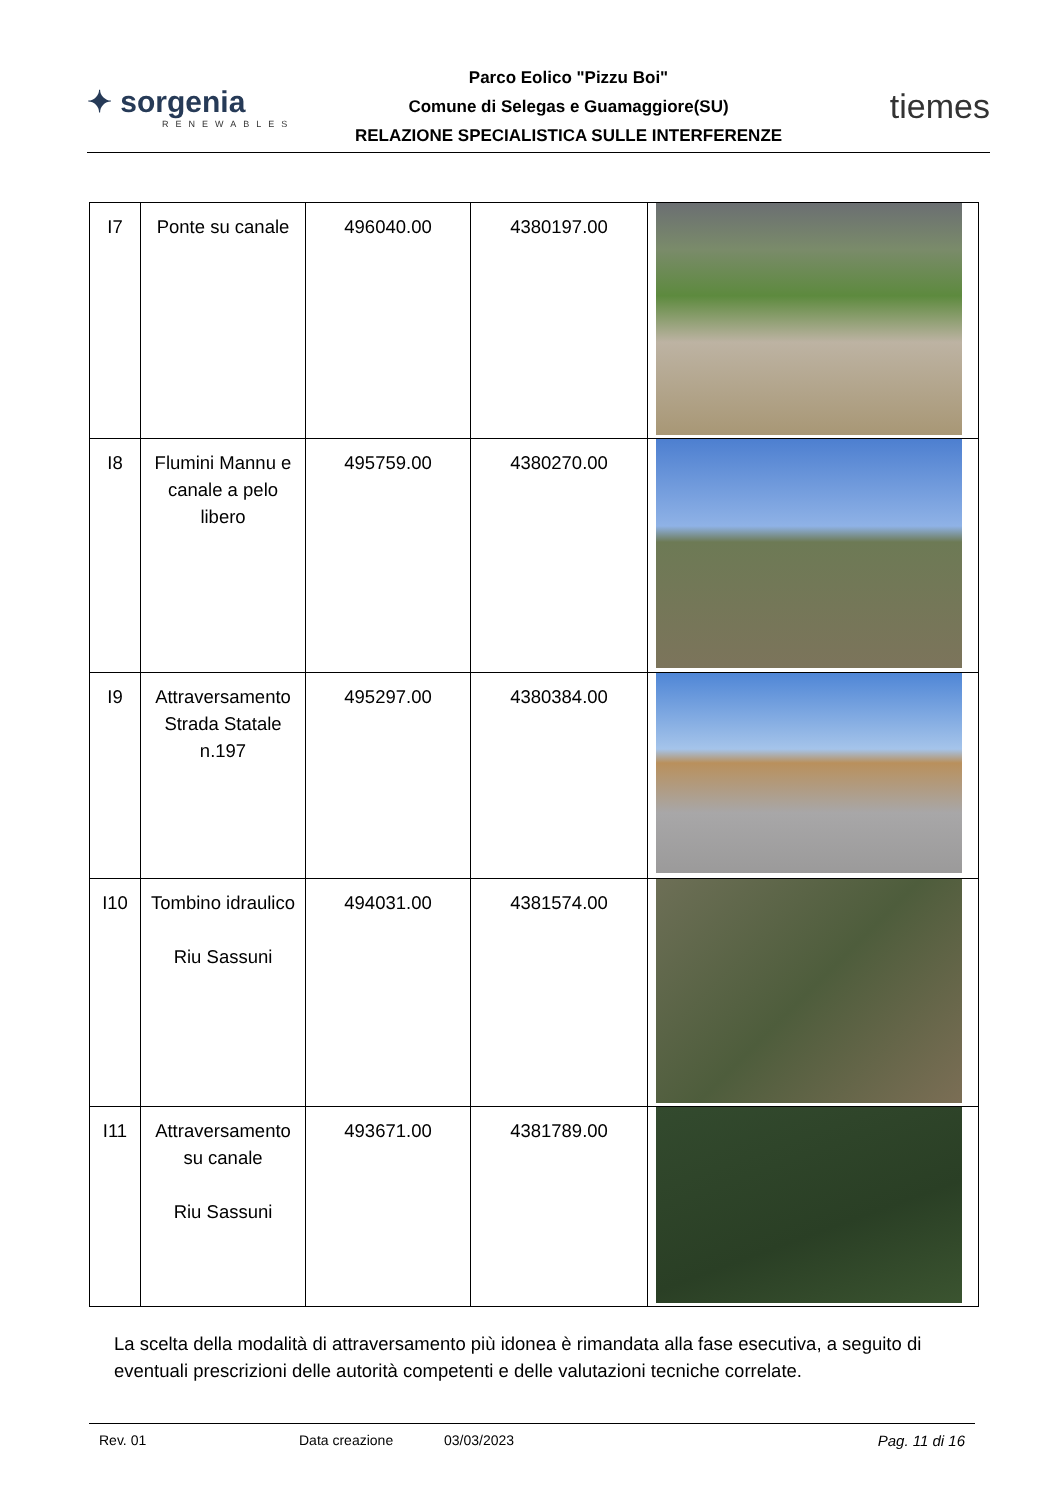✦ sorgenia
RENEWABLES
Parco Eolico "Pizzu Boi"
Comune di Selegas e Guamaggiore(SU)
RELAZIONE SPECIALISTICA SULLE INTERFERENZE
tiemes
| I7 | Ponte su canale | 496040.00 | 4380197.00 | |
| I8 | Flumini Mannu e canale a pelo libero | 495759.00 | 4380270.00 | |
| I9 | Attraversamento Strada Statale n.197 | 495297.00 | 4380384.00 | |
| I10 | Tombino idraulico Riu Sassuni | 494031.00 | 4381574.00 | |
| I11 | Attraversamento su canale Riu Sassuni | 493671.00 | 4381789.00 | |
La scelta della modalità di attraversamento più idonea è rimandata alla fase esecutiva, a seguito di eventuali prescrizioni delle autorità competenti e delle valutazioni tecniche correlate.
Rev. 01 Data creazione 03/03/2023 Pag. 11 di 16